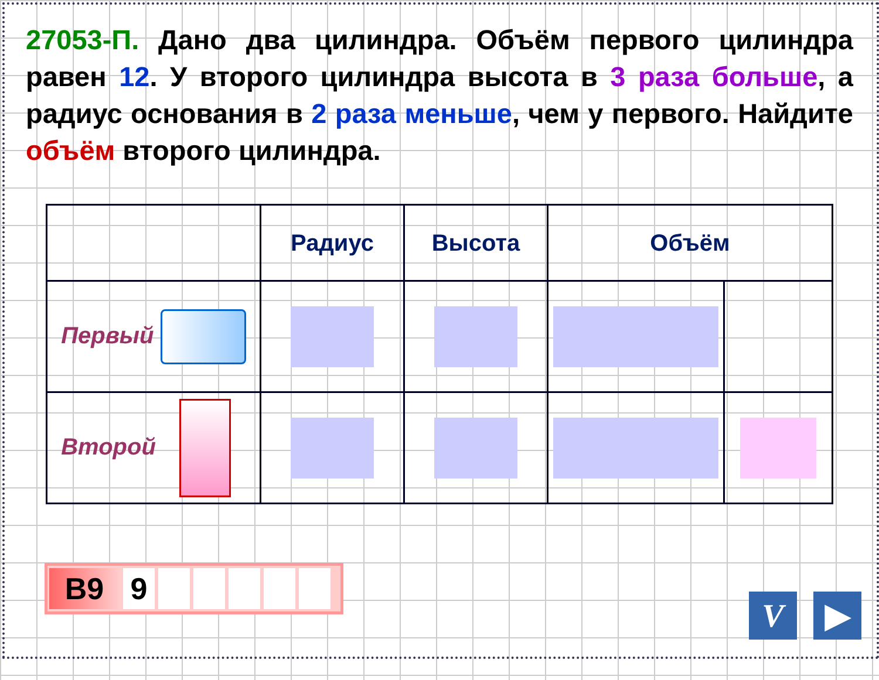27053-П. Дано два цилиндра. Объём первого цилиндра равен 12. У второго цилиндра высота в 3 раза больше, а радиус основания в 2 раза меньше, чем у первого. Найдите объём второго цилиндра.
| | Радиус | Высота | Объём | |
| --- | --- | --- | --- | --- |
| Первый | | | | |
| Второй | | | | |
B9 9
V ▶